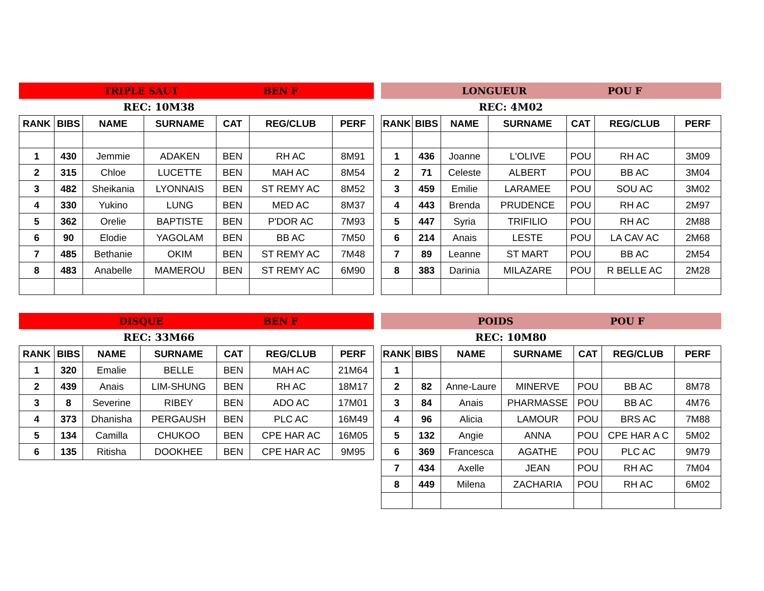TRIPLE SAUT BEN F
REC: 10M38
| RANK | BIBS | NAME | SURNAME | CAT | REG/CLUB | PERF |
| --- | --- | --- | --- | --- | --- | --- |
| 1 | 430 | Jemmie | ADAKEN | BEN | RH AC | 8M91 |
| 2 | 315 | Chloe | LUCETTE | BEN | MAH AC | 8M54 |
| 3 | 482 | Sheikania | LYONNAIS | BEN | ST REMY AC | 8M52 |
| 4 | 330 | Yukino | LUNG | BEN | MED AC | 8M37 |
| 5 | 362 | Orelie | BAPTISTE | BEN | P'DOR AC | 7M93 |
| 6 | 90 | Elodie | YAGOLAM | BEN | BB AC | 7M50 |
| 7 | 485 | Bethanie | OKIM | BEN | ST REMY AC | 7M48 |
| 8 | 483 | Anabelle | MAMEROU | BEN | ST REMY AC | 6M90 |
LONGUEUR POU F
REC: 4M02
| RANK | BIBS | NAME | SURNAME | CAT | REG/CLUB | PERF |
| --- | --- | --- | --- | --- | --- | --- |
| 1 | 436 | Joanne | L'OLIVE | POU | RH AC | 3M09 |
| 2 | 71 | Celeste | ALBERT | POU | BB AC | 3M04 |
| 3 | 459 | Emilie | LARAMEE | POU | SOU AC | 3M02 |
| 4 | 443 | Brenda | PRUDENCE | POU | RH AC | 2M97 |
| 5 | 447 | Syria | TRIFILIO | POU | RH AC | 2M88 |
| 6 | 214 | Anais | LESTE | POU | LA CAV AC | 2M68 |
| 7 | 89 | Leanne | ST MART | POU | BB AC | 2M54 |
| 8 | 383 | Darinia | MILAZARE | POU | R BELLE AC | 2M28 |
DISQUE BEN F
REC: 33M66
| RANK | BIBS | NAME | SURNAME | CAT | REG/CLUB | PERF |
| --- | --- | --- | --- | --- | --- | --- |
| 1 | 320 | Emalie | BELLE | BEN | MAH AC | 21M64 |
| 2 | 439 | Anais | LIM-SHUNG | BEN | RH AC | 18M17 |
| 3 | 8 | Severine | RIBEY | BEN | ADO AC | 17M01 |
| 4 | 373 | Dhanisha | PERGAUSH | BEN | PLC AC | 16M49 |
| 5 | 134 | Camilla | CHUKOO | BEN | CPE HAR AC | 16M05 |
| 6 | 135 | Ritisha | DOOKHEE | BEN | CPE HAR AC | 9M95 |
POIDS POU F
REC: 10M80
| RANK | BIBS | NAME | SURNAME | CAT | REG/CLUB | PERF |
| --- | --- | --- | --- | --- | --- | --- |
| 1 | | | | | | |
| 2 | 82 | Anne-Laure | MINERVE | POU | BB AC | 8M78 |
| 3 | 84 | Anais | PHARMASSE | POU | BB AC | 4M76 |
| 4 | 96 | Alicia | LAMOUR | POU | BRS AC | 7M88 |
| 5 | 132 | Angie | ANNA | POU | CPE HAR A C | 5M02 |
| 6 | 369 | Francesca | AGATHE | POU | PLC AC | 9M79 |
| 7 | 434 | Axelle | JEAN | POU | RH AC | 7M04 |
| 8 | 449 | Milena | ZACHARIA | POU | RH AC | 6M02 |